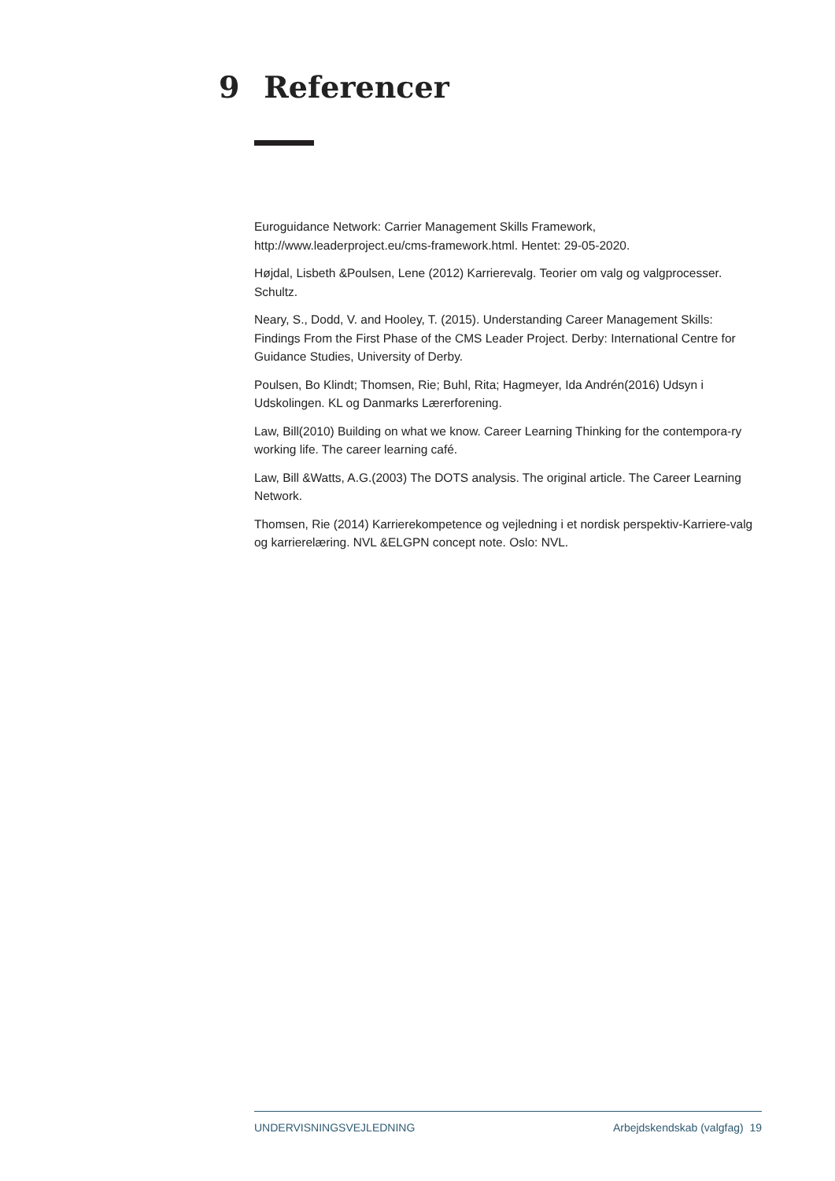9 Referencer
Euroguidance Network: Carrier Management Skills Framework, http://www.leaderproject.eu/cms-framework.html. Hentet: 29-05-2020.
Højdal, Lisbeth &Poulsen, Lene (2012) Karrierevalg. Teorier om valg og valgprocesser. Schultz.
Neary, S., Dodd, V. and Hooley, T. (2015). Understanding Career Management Skills: Findings From the First Phase of the CMS Leader Project. Derby: International Centre for Guidance Studies, University of Derby.
Poulsen, Bo Klindt; Thomsen, Rie; Buhl, Rita; Hagmeyer, Ida Andrén(2016) Udsyn i Udskolingen. KL og Danmarks Lærerforening.
Law, Bill(2010) Building on what we know. Career Learning Thinking for the contempora-ry working life. The career learning café.
Law, Bill &Watts, A.G.(2003) The DOTS analysis. The original article. The Career Learning Network.
Thomsen, Rie (2014) Karrierekompetence og vejledning i et nordisk perspektiv-Karriere-valg og karrierelæring. NVL &ELGPN concept note. Oslo: NVL.
UNDERVISNINGSVEJLEDNING Arbejdskendskab (valgfag) 19